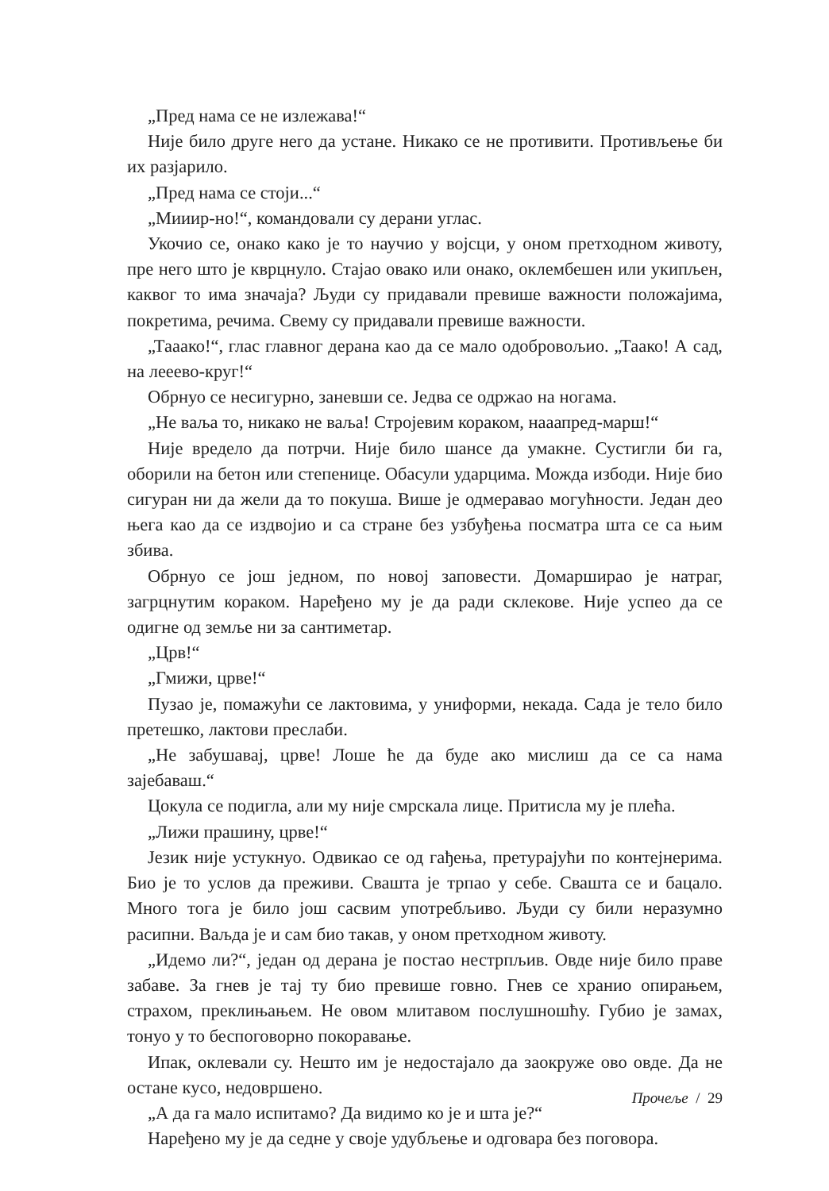„Пред нама се не излежава!“
Није било друге него да устане. Никако се не противити. Противљење би их разјарило.
„Пред нама се стоји...“
„Мииир-но!“, командовали су дерани углас.
Укочио се, онако како је то научио у војсци, у оном претходном животу, пре него што је кврцнуло. Стајао овако или онако, оклембешен или укипљен, каквог то има значаја? Људи су придавали превише важности положајима, покретима, речима. Свему су придавали превише важности.
„Тааако!“, глас главног дерана као да се мало одобровољио. „Таако! А сад, на лееево-круг!“
Обрнуо се несигурно, заневши се. Једва се одржао на ногама.
„Не ваља то, никако не ваља! Стројевим кораком, нааапред-марш!“
Није вредело да потрчи. Није било шансе да умакне. Сустигли би га, оборили на бетон или степенице. Обасули ударцима. Можда избоди. Није био сигуран ни да жели да то покуша. Више је одмеравао могућности. Један део њега као да се издвојио и са стране без узбуђења посматра шта се са њим збива.
Обрнуо се још једном, по новој заповести. Домарширао је натраг, загрцнутим кораком. Наређено му је да ради склекове. Није успео да се одигне од земље ни за сантиметар.
„Црв!“
„Гмижи, црве!“
Пузао је, помажући се лактовима, у униформи, некада. Сада је тело било претешко, лактови преслаби.
„Не забушавај, црве! Лоше ће да буде ако мислиш да се са нама зајебаваш.“
Цокула се подигла, али му није смрскала лице. Притисла му је плећа.
„Лижи прашину, црве!“
Језик није устукнуо. Одвикао се од гађења, претурајући по контејнерима. Био је то услов да преживи. Свашта је трпао у себе. Свашта се и бацало. Много тога је било још сасвим употребљиво. Људи су били неразумно расипни. Ваљда је и сам био такав, у оном претходном животу.
„Идемо ли?“, један од дерана је постао нестрпљив. Овде није било праве забаве. За гнев је тај ту био превише говно. Гнев се хранио опирањем, страхом, преклињањем. Не овом млитавом послушношћу. Губио је замах, тонуо у то беспоговорно покоравање.
Ипак, оклевали су. Нешто им је недостајало да заокруже ово овде. Да не остане кусо, недовршено.
„А да га мало испитамо? Да видимо ко је и шта је?“
Наређено му је да седне у своје удубљење и одговара без поговора.
Прочеље / 29